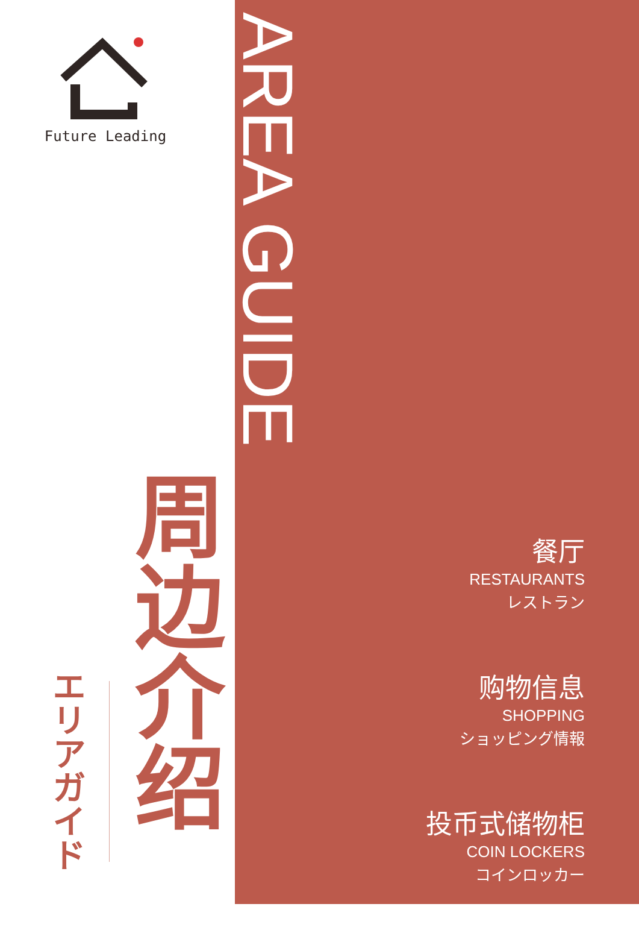Future Leading
周边介绍
エリアガイド
AREA GUIDE
餐厅
RESTAURANTS
レストラン
购物信息
SHOPPING
ショッピング情報
投币式储物柜
COIN LOCKERS
コインロッカー